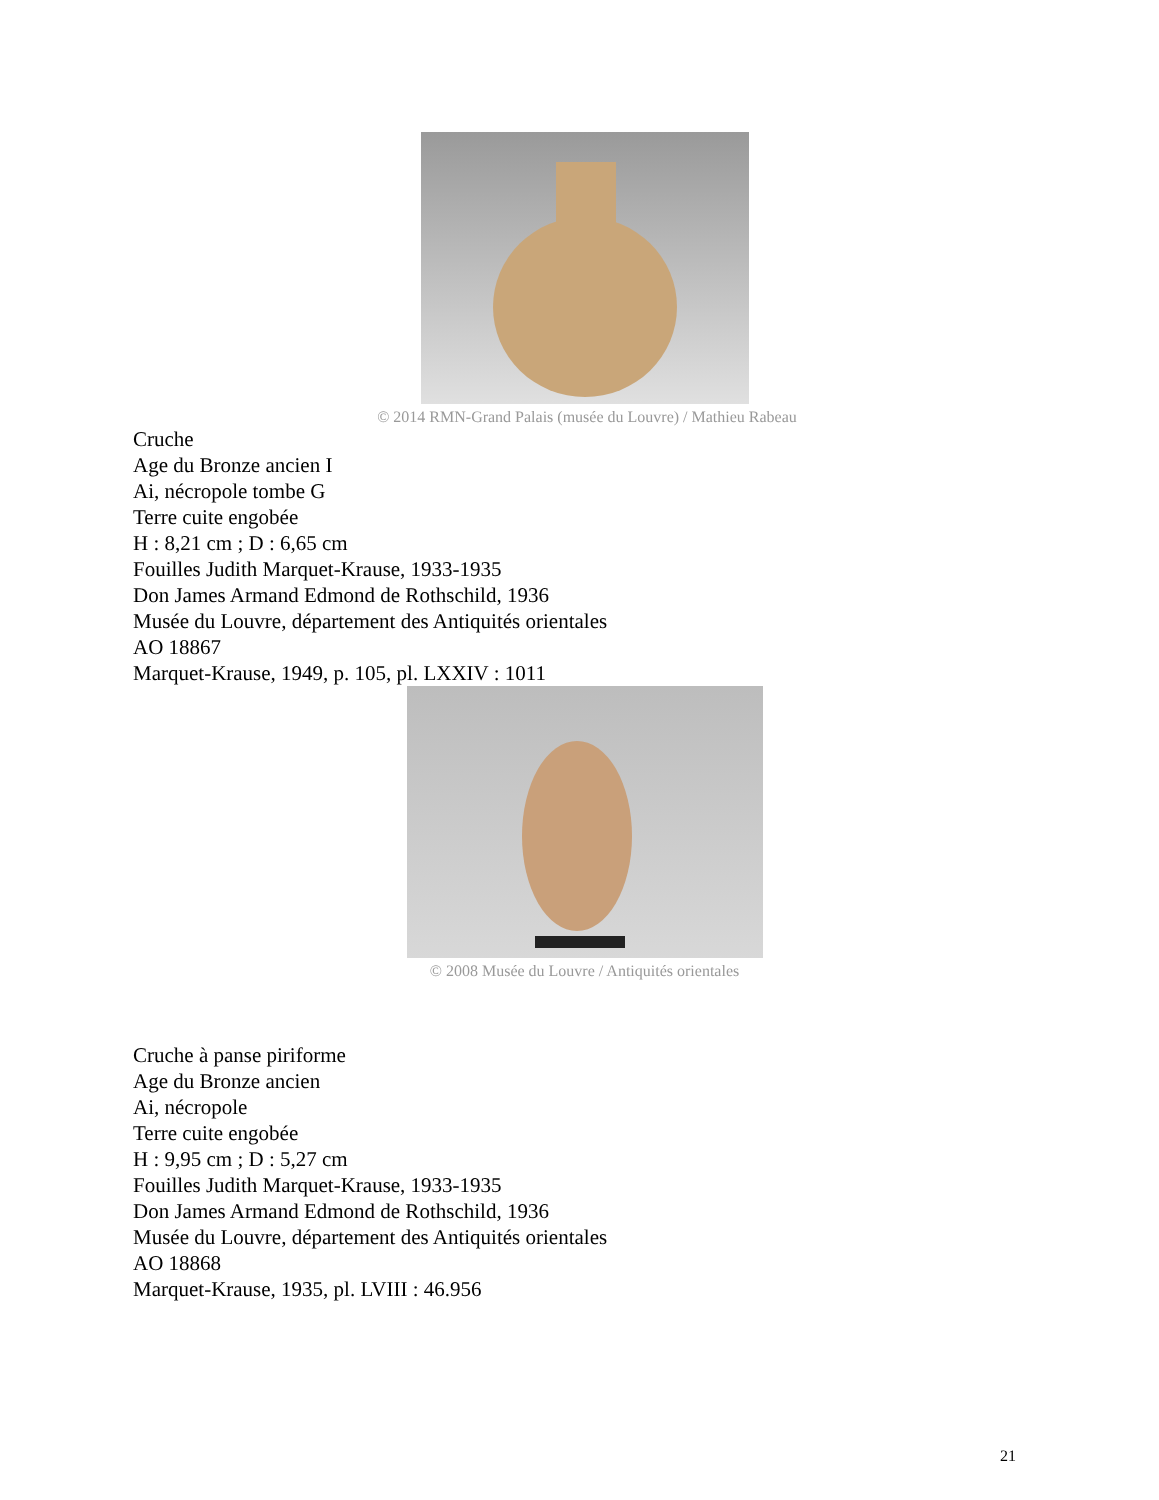© 2014 RMN-Grand Palais (musée du Louvre) / Mathieu Rabeau
Cruche
Age du Bronze ancien I
Ai, nécropole tombe G
Terre cuite engobée
H : 8,21 cm ; D : 6,65 cm
Fouilles Judith Marquet-Krause, 1933-1935
Don James Armand Edmond de Rothschild, 1936
Musée du Louvre, département des Antiquités orientales
AO 18867
Marquet-Krause, 1949, p. 105, pl. LXXIV : 1011
© 2008 Musée du Louvre / Antiquités orientales
Cruche à panse piriforme
Age du Bronze ancien
Ai, nécropole
Terre cuite engobée
H : 9,95 cm ; D : 5,27 cm
Fouilles Judith Marquet-Krause, 1933-1935
Don James Armand Edmond de Rothschild, 1936
Musée du Louvre, département des Antiquités orientales
AO 18868
Marquet-Krause, 1935, pl. LVIII : 46.956
21